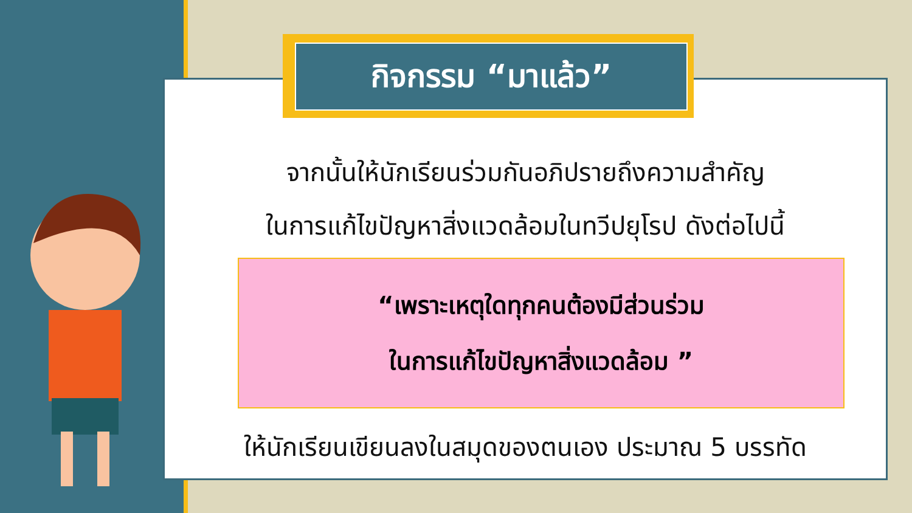กิจกรรม “มาแล้ว”
จากนั้นให้นักเรียนร่วมกันอภิปรายถึงความสำคัญ
ในการแก้ไขปัญหาสิ่งแวดล้อมในทวีปยุโรป ดังต่อไปนี้
“เพราะเหตุใดทุกคนต้องมีส่วนร่วม
ในการแก้ไขปัญหาสิ่งแวดล้อม ”
ให้นักเรียนเขียนลงในสมุดของตนเอง ประมาณ 5 บรรทัด